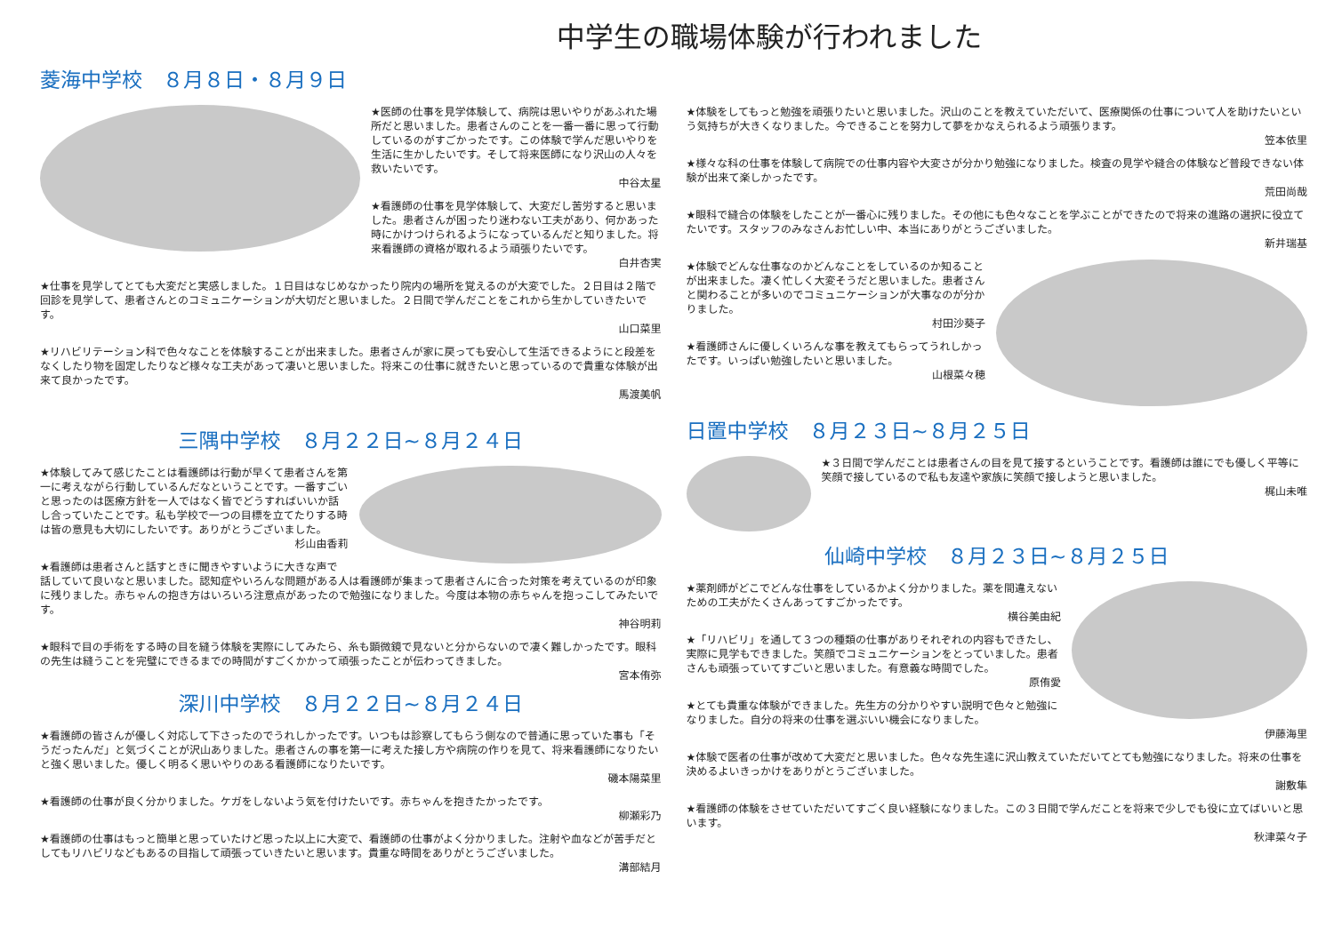中学生の職場体験が行われました
菱海中学校　８月８日・８月９日
★医師の仕事を見学体験して、病院は思いやりがあふれた場所だと思いました。患者さんのことを一番一番に思って行動しているのがすごかったです。この体験で学んだ思いやりを生活に生かしたいです。そして将来医師になり沢山の人々を救いたいです。
中谷太星
★看護師の仕事を見学体験して、大変だし苦労すると思いました。患者さんが困ったり迷わない工夫があり、何かあった時にかけつけられるようになっているんだと知りました。将来看護師の資格が取れるよう頑張りたいです。
白井杏実
★仕事を見学してとても大変だと実感しました。１日目はなじめなかったり院内の場所を覚えるのが大変でした。２日目は２階で回診を見学して、患者さんとのコミュニケーションが大切だと思いました。２日間で学んだことをこれから生かしていきたいです。
山口菜里
★リハビリテーション科で色々なことを体験することが出来ました。患者さんが家に戻っても安心して生活できるようにと段差をなくしたり物を固定したりなど様々な工夫があって凄いと思いました。将来この仕事に就きたいと思っているので貴重な体験が出来て良かったです。
馬渡美帆
三隅中学校　８月２２日~８月２４日
★体験してみて感じたことは看護師は行動が早くて患者さんを第一に考えながら行動しているんだなということです。一番すごいと思ったのは医療方針を一人ではなく皆でどうすればいいか話し合っていたことです。私も学校で一つの目標を立てたりする時は皆の意見も大切にしたいです。ありがとうございました。
杉山由香莉
★看護師は患者さんと話すときに聞きやすいように大きな声で話していて良いなと思いました。認知症やいろんな問題がある人は看護師が集まって患者さんに合った対策を考えているのが印象に残りました。赤ちゃんの抱き方はいろいろ注意点があったので勉強になりました。今度は本物の赤ちゃんを抱っこしてみたいです。
神谷明莉
★眼科で目の手術をする時の目を縫う体験を実際にしてみたら、糸も顕微鏡で見ないと分からないので凄く難しかったです。眼科の先生は縫うことを完璧にできるまでの時間がすごくかかって頑張ったことが伝わってきました。
宮本侑弥
深川中学校　８月２２日~８月２４日
★看護師の皆さんが優しく対応して下さったのでうれしかったです。いつもは診察してもらう側なので普通に思っていた事も「そうだったんだ」と気づくことが沢山ありました。患者さんの事を第一に考えた接し方や病院の作りを見て、将来看護師になりたいと強く思いました。優しく明るく思いやりのある看護師になりたいです。
磯本陽菜里
★看護師の仕事が良く分かりました。ケガをしないよう気を付けたいです。赤ちゃんを抱きたかったです。
柳瀬彩乃
★看護師の仕事はもっと簡単と思っていたけど思った以上に大変で、看護師の仕事がよく分かりました。注射や血などが苦手だとしてもリハビリなどもあるの目指して頑張っていきたいと思います。貴重な時間をありがとうございました。
溝部結月
★体験をしてもっと勉強を頑張りたいと思いました。沢山のことを教えていただいて、医療関係の仕事について人を助けたいという気持ちが大きくなりました。今できることを努力して夢をかなえられるよう頑張ります。
笠本依里
★様々な科の仕事を体験して病院での仕事内容や大変さが分かり勉強になりました。検査の見学や縫合の体験など普段できない体験が出来て楽しかったです。
荒田尚哉
★眼科で縫合の体験をしたことが一番心に残りました。その他にも色々なことを学ぶことができたので将来の進路の選択に役立てたいです。スタッフのみなさんお忙しい中、本当にありがとうございました。
新井瑞基
★体験でどんな仕事なのかどんなことをしているのか知ることが出来ました。凄く忙しく大変そうだと思いました。患者さんと関わることが多いのでコミュニケーションが大事なのが分かりました。
村田沙葵子
★看護師さんに優しくいろんな事を教えてもらってうれしかったです。いっぱい勉強したいと思いました。
山根菜々穂
日置中学校　８月２３日~８月２５日
★３日間で学んだことは患者さんの目を見て接するということです。看護師は誰にでも優しく平等に笑顔で接しているので私も友達や家族に笑顔で接しようと思いました。
梶山未唯
仙崎中学校　８月２３日~８月２５日
★薬剤師がどこでどんな仕事をしているかよく分かりました。薬を間違えないための工夫がたくさんあってすごかったです。
横谷美由紀
★「リハビリ」を通して３つの種類の仕事がありそれぞれの内容もできたし、実際に見学もできました。笑顔でコミュニケーションをとっていました。患者さんも頑張っていてすごいと思いました。有意義な時間でした。
原侑愛
★とても貴重な体験ができました。先生方の分かりやすい説明で色々と勉強になりました。自分の将来の仕事を選ぶいい機会になりました。
伊藤海里
★体験で医者の仕事が改めて大変だと思いました。色々な先生達に沢山教えていただいてとても勉強になりました。将来の仕事を決めるよいきっかけをありがとうございました。
謝敷隼
★看護師の体験をさせていただいてすごく良い経験になりました。この３日間で学んだことを将来で少しでも役に立てばいいと思います。
秋津菜々子